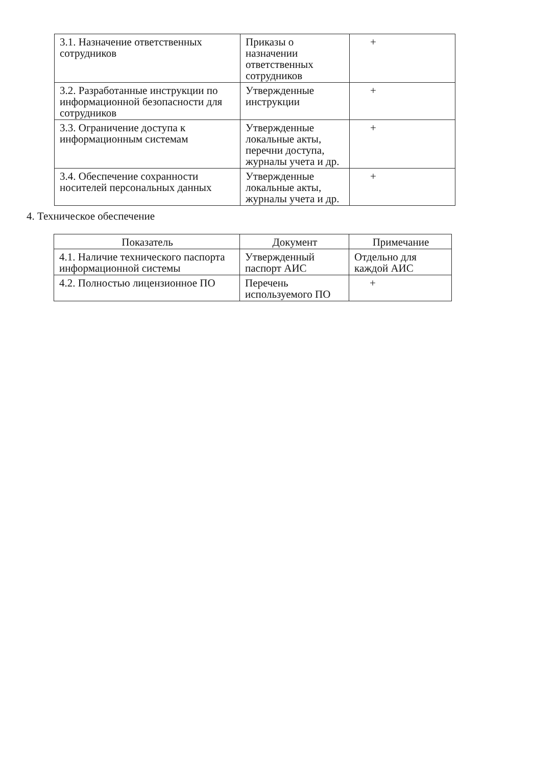| 3.1. Назначение ответственных сотрудников | Приказы о назначении ответственных сотрудников | + |
| 3.2. Разработанные инструкции по информационной безопасности для сотрудников | Утвержденные инструкции | + |
| 3.3. Ограничение доступа к информационным системам | Утвержденные локальные акты, перечни доступа, журналы учета и др. | + |
| 3.4. Обеспечение сохранности носителей персональных данных | Утвержденные локальные акты, журналы учета и др. | + |
4. Техническое обеспечение
| Показатель | Документ | Примечание |
| --- | --- | --- |
| 4.1. Наличие технического паспорта информационной системы | Утвержденный паспорт АИС | Отдельно для каждой АИС |
| 4.2. Полностью лицензионное ПО | Перечень используемого ПО | + |